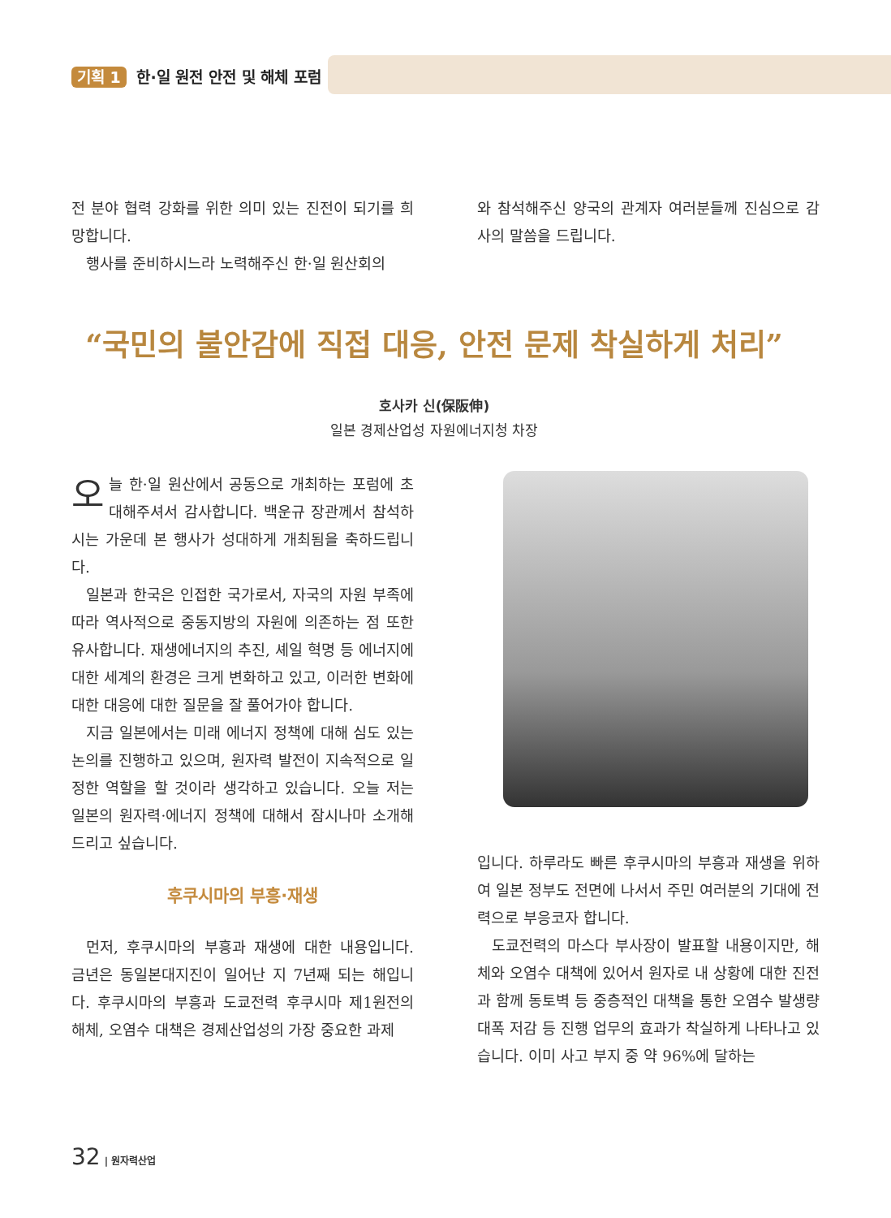기획 1 한·일 원전 안전 및 해체 포럼
전 분야 협력 강화를 위한 의미 있는 진전이 되기를 희망합니다.
행사를 준비하시느라 노력해주신 한·일 원산회의
와 참석해주신 양국의 관계자 여러분들께 진심으로 감사의 말씀을 드립니다.
“국민의 불안감에 직접 대응, 안전 문제 착실하게 처리”
호사카 신(保阪伸)
일본 경제산업성 자원에너지청 차장
오늘 한·일 원산에서 공동으로 개최하는 포럼에 초대해주셔서 감사합니다. 백운규 장관께서 참석하시는 가운데 본 행사가 성대하게 개최됨을 축하드립니다.
일본과 한국은 인접한 국가로서, 자국의 자원 부족에 따라 역사적으로 중동지방의 자원에 의존하는 점 또한 유사합니다. 재생에너지의 추진, 셰일 혁명 등 에너지에 대한 세계의 환경은 크게 변화하고 있고, 이러한 변화에 대한 대응에 대한 질문을 잘 풀어가야 합니다.
지금 일본에서는 미래 에너지 정책에 대해 심도 있는 논의를 진행하고 있으며, 원자력 발전이 지속적으로 일정한 역할을 할 것이라 생각하고 있습니다. 오늘 저는 일본의 원자력·에너지 정책에 대해서 잠시나마 소개해드리고 싶습니다.
후쿠시마의 부흥·재생
먼저, 후쿠시마의 부흥과 재생에 대한 내용입니다. 금년은 동일본대지진이 일어난 지 7년째 되는 해입니다. 후쿠시마의 부흥과 도쿄전력 후쿠시마 제1원전의 해체, 오염수 대책은 경제산업성의 가장 중요한 과제
입니다. 하루라도 빠른 후쿠시마의 부흥과 재생을 위하여 일본 정부도 전면에 나서서 주민 여러분의 기대에 전력으로 부응코자 합니다.
도쿄전력의 마스다 부사장이 발표할 내용이지만, 해체와 오염수 대책에 있어서 원자로 내 상황에 대한 진전과 함께 동토벽 등 중층적인 대책을 통한 오염수 발생량 대폭 저감 등 진행 업무의 효과가 착실하게 나타나고 있습니다. 이미 사고 부지 중 약 96%에 달하는
32 | 원자력산업